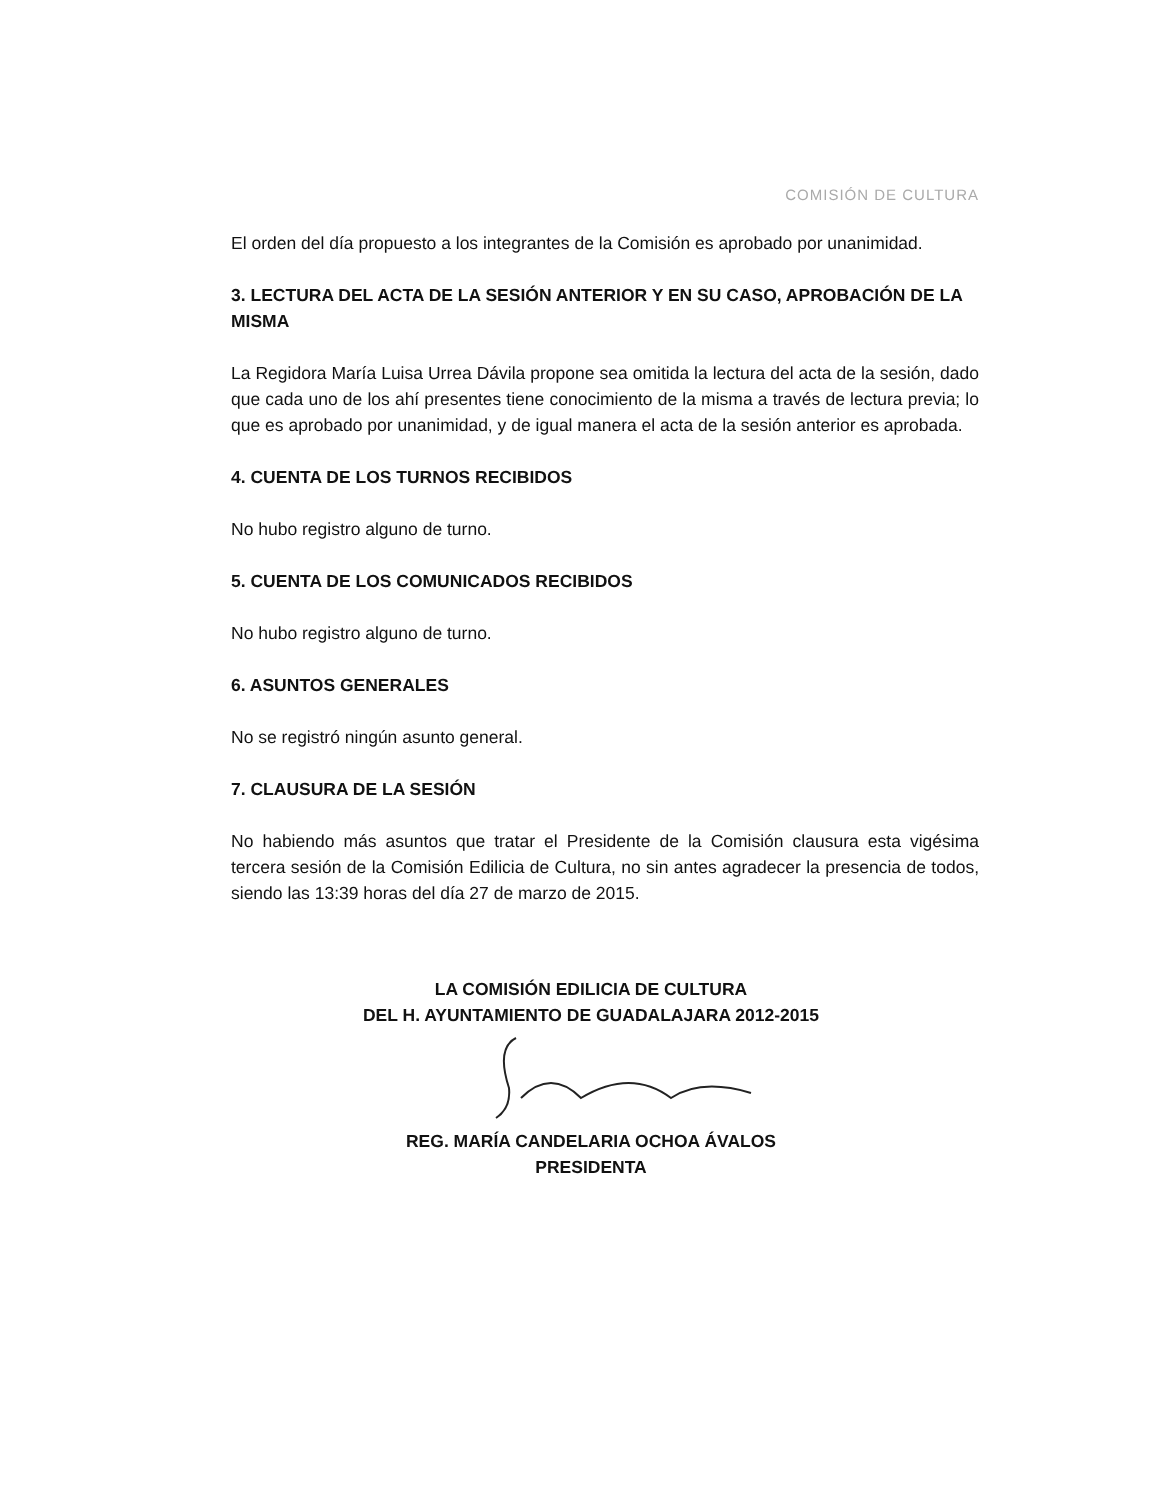COMISIÓN DE CULTURA
El orden del día propuesto a los integrantes de la Comisión es aprobado por unanimidad.
3. LECTURA DEL ACTA DE LA SESIÓN ANTERIOR Y EN SU CASO, APROBACIÓN DE LA MISMA
La Regidora María Luisa Urrea Dávila propone sea omitida la lectura del acta de la sesión, dado que cada uno de los ahí presentes tiene conocimiento de la misma a través de lectura previa; lo que es aprobado por unanimidad, y de igual manera el acta de la sesión anterior es aprobada.
4. CUENTA DE LOS TURNOS RECIBIDOS
No hubo registro alguno de turno.
5. CUENTA DE LOS COMUNICADOS RECIBIDOS
No hubo registro alguno de turno.
6. ASUNTOS GENERALES
No se registró ningún asunto general.
7. CLAUSURA DE LA SESIÓN
No habiendo más asuntos que tratar el Presidente de la Comisión clausura esta vigésima tercera sesión de la Comisión Edilicia de Cultura, no sin antes agradecer la presencia de todos, siendo las 13:39 horas del día 27 de marzo de 2015.
LA COMISIÓN EDILICIA DE CULTURA
DEL H. AYUNTAMIENTO DE GUADALAJARA 2012-2015
REG. MARÍA CANDELARIA OCHOA ÁVALOS
PRESIDENTA